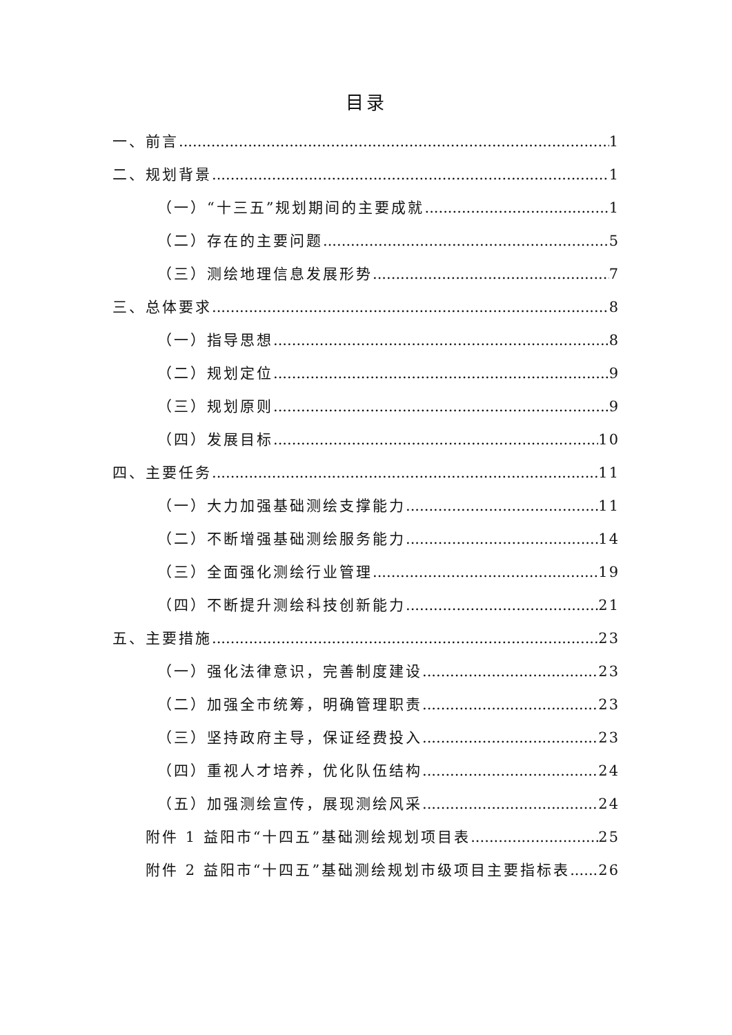目录
一、前言 1
二、规划背景 1
（一）“十三五”规划期间的主要成就 1
（二）存在的主要问题 5
（三）测绘地理信息发展形势 7
三、总体要求 8
（一）指导思想 8
（二）规划定位 9
（三）规划原则 9
（四）发展目标 10
四、主要任务 11
（一）大力加强基础测绘支撑能力 11
（二）不断增强基础测绘服务能力 14
（三）全面强化测绘行业管理 19
（四）不断提升测绘科技创新能力 21
五、主要措施 23
（一）强化法律意识，完善制度建设 23
（二）加强全市统筹，明确管理职责 23
（三）坚持政府主导，保证经费投入 23
（四）重视人才培养，优化队伍结构 24
（五）加强测绘宣传，展现测绘风采 24
附件 1 益阳市“十四五”基础测绘规划项目表 25
附件 2 益阳市“十四五”基础测绘规划市级项目主要指标表 26